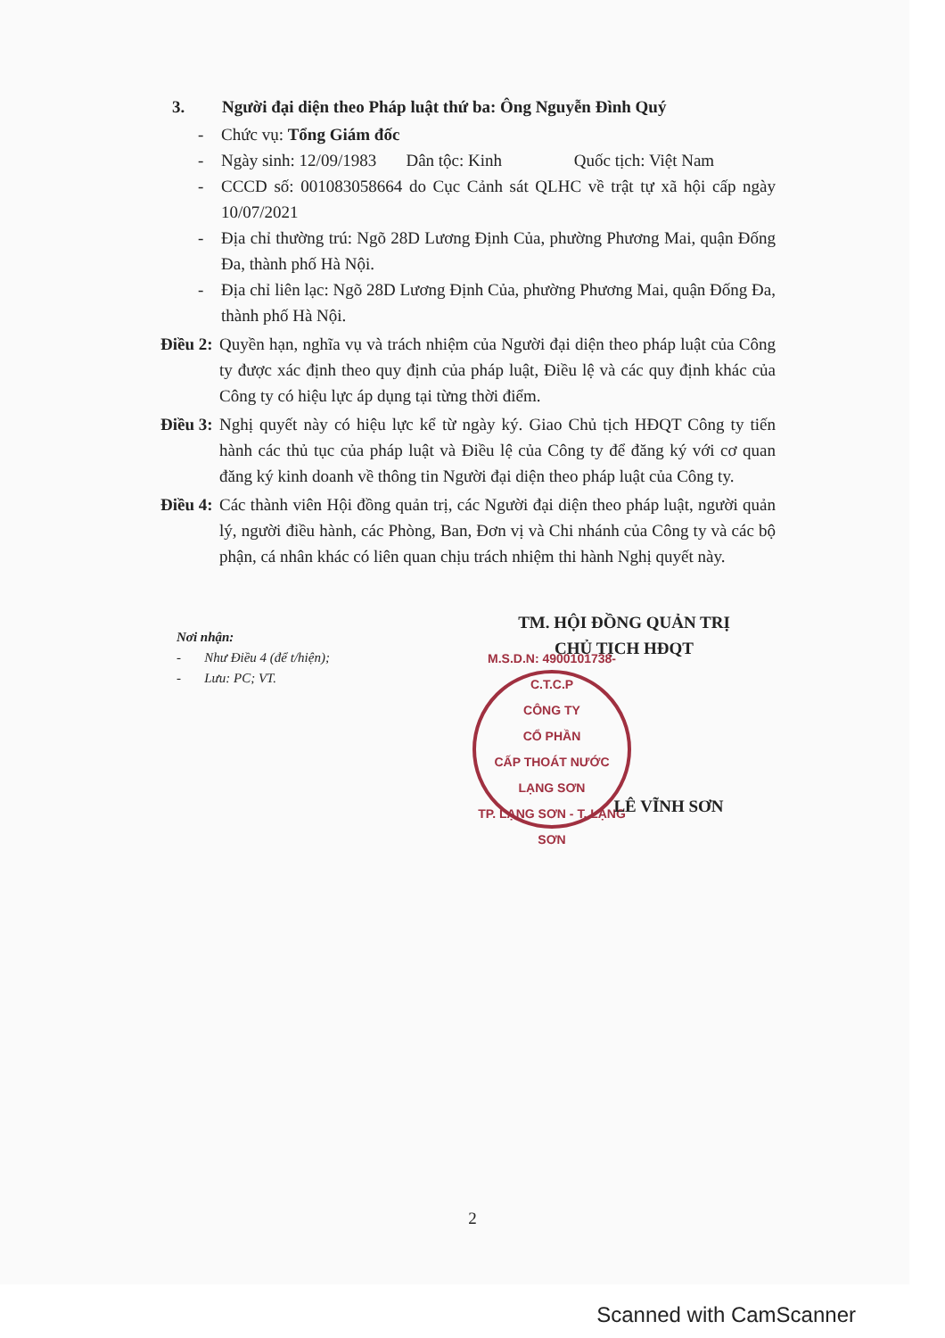3. Người đại diện theo Pháp luật thứ ba: Ông Nguyễn Đình Quý
- Chức vụ: Tổng Giám đốc
- Ngày sinh: 12/09/1983 Dân tộc: Kinh Quốc tịch: Việt Nam
- CCCD số: 001083058664 do Cục Cảnh sát QLHC về trật tự xã hội cấp ngày 10/07/2021
- Địa chỉ thường trú: Ngõ 28D Lương Định Của, phường Phương Mai, quận Đống Đa, thành phố Hà Nội.
- Địa chỉ liên lạc: Ngõ 28D Lương Định Của, phường Phương Mai, quận Đống Đa, thành phố Hà Nội.
Điều 2: Quyền hạn, nghĩa vụ và trách nhiệm của Người đại diện theo pháp luật của Công ty được xác định theo quy định của pháp luật, Điều lệ và các quy định khác của Công ty có hiệu lực áp dụng tại từng thời điểm.
Điều 3: Nghị quyết này có hiệu lực kể từ ngày ký. Giao Chủ tịch HĐQT Công ty tiến hành các thủ tục của pháp luật và Điều lệ của Công ty để đăng ký với cơ quan đăng ký kinh doanh về thông tin Người đại diện theo pháp luật của Công ty.
Điều 4: Các thành viên Hội đồng quản trị, các Người đại diện theo pháp luật, người quản lý, người điều hành, các Phòng, Ban, Đơn vị và Chi nhánh của Công ty và các bộ phận, cá nhân khác có liên quan chịu trách nhiệm thi hành Nghị quyết này.
Nơi nhận:
- Như Điều 4 (để t/hiện);
- Lưu: PC; VT.
TM. HỘI ĐỒNG QUẢN TRỊ
CHỦ TỊCH HĐQT
M.S.D.N: 4900101738-C.T.C.P
CÔNG TY
CỔ PHẦN
CẤP THOÁT NƯỚC
LẠNG SƠN
TP. LẠNG SƠN - T. LẠNG SƠN
LÊ VĨNH SƠN
2
Scanned with CamScanner